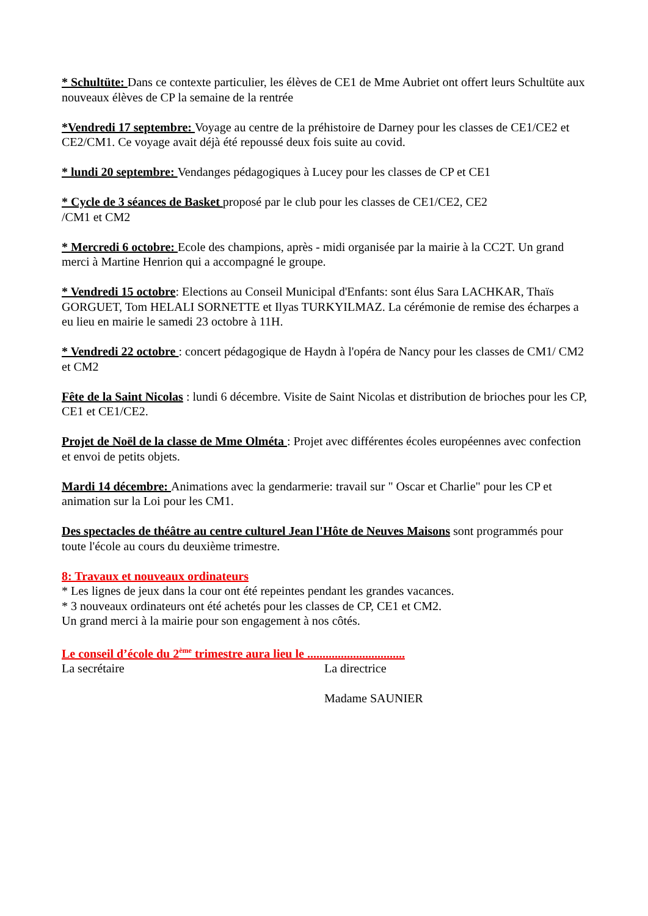* Schultüte: Dans ce contexte particulier, les élèves de CE1 de Mme Aubriet ont offert leurs Schultüte aux nouveaux élèves de CP la semaine de la rentrée
*Vendredi 17 septembre: Voyage au centre de la préhistoire de Darney pour les classes de CE1/CE2 et CE2/CM1. Ce voyage avait déjà été repoussé deux fois suite au covid.
* lundi 20 septembre: Vendanges pédagogiques à Lucey pour les classes de CP et CE1
* Cycle de 3 séances de Basket proposé par le club pour les classes de CE1/CE2, CE2
/CM1 et CM2
* Mercredi 6 octobre: Ecole des champions, après - midi organisée par la mairie à la CC2T. Un grand merci à Martine Henrion qui a accompagné le groupe.
* Vendredi 15 octobre: Elections au Conseil Municipal d'Enfants: sont élus Sara LACHKAR, Thaïs GORGUET, Tom HELALI SORNETTE et Ilyas TURKYILMAZ. La cérémonie de remise des écharpes a eu lieu en mairie le samedi 23 octobre à 11H.
* Vendredi 22 octobre : concert pédagogique de Haydn à l'opéra de Nancy pour les classes de CM1/ CM2 et CM2
Fête de la Saint Nicolas : lundi 6 décembre. Visite de Saint Nicolas et distribution de brioches pour les CP, CE1 et CE1/CE2.
Projet de Noël de la classe de Mme Olméta : Projet avec différentes écoles européennes avec confection et envoi de petits objets.
Mardi 14 décembre: Animations avec la gendarmerie: travail sur " Oscar et Charlie" pour les CP et animation sur la Loi pour les CM1.
Des spectacles de théâtre au centre culturel Jean l'Hôte de Neuves Maisons sont programmés pour toute l'école au cours du deuxième trimestre.
8: Travaux et nouveaux ordinateurs
* Les lignes de jeux dans la cour ont été repeintes pendant les grandes vacances.
* 3 nouveaux ordinateurs ont été achetés pour les classes de CP, CE1 et CM2.
Un grand merci à la mairie pour son engagement à nos côtés.
Le conseil d’école du 2<sup>ème</sup> trimestre aura lieu le ................................
La secrétaire La directrice
Madame SAUNIER